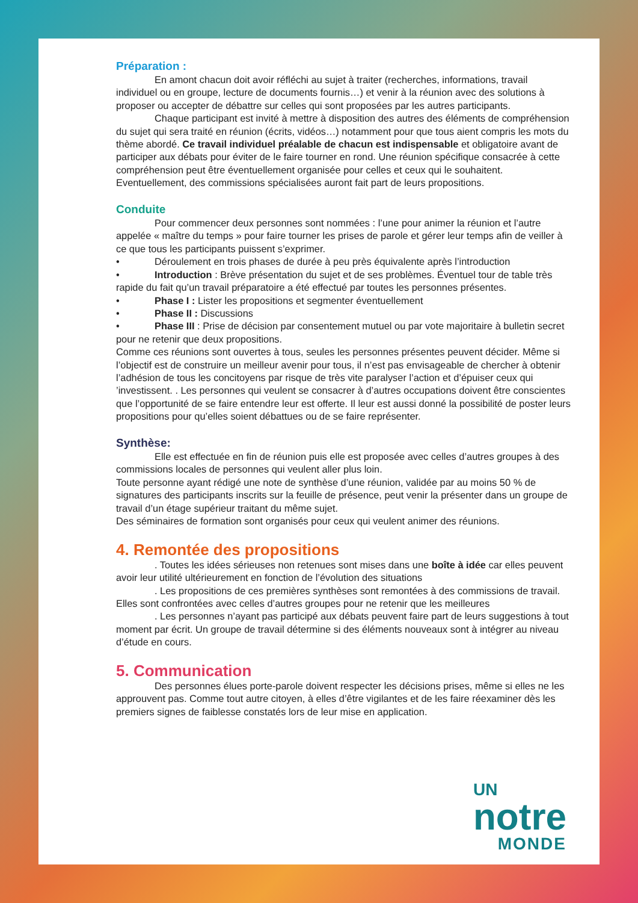Préparation :
En amont chacun doit avoir réfléchi au sujet à traiter (recherches, informations, travail individuel ou en groupe, lecture de documents fournis…) et venir à la réunion avec des solutions à proposer ou accepter de débattre sur celles qui sont proposées par les autres participants.
Chaque participant est invité à mettre à disposition des autres des éléments de compréhension du sujet qui sera traité en réunion (écrits, vidéos…) notamment pour que tous aient compris les mots du thème abordé. Ce travail individuel préalable de chacun est indispensable et obligatoire avant de participer aux débats pour éviter de le faire tourner en rond. Une réunion spécifique consacrée à cette compréhension peut être éventuellement organisée pour celles et ceux qui le souhaitent.
Eventuellement, des commissions spécialisées auront fait part de leurs propositions.
Conduite
Pour commencer deux personnes sont nommées : l’une pour animer la réunion et l’autre appelée « maître du temps » pour faire tourner les prises de parole et gérer leur temps afin de veiller à ce que tous les participants puissent s’exprimer.
• Déroulement en trois phases de durée à peu près équivalente après l’introduction
• Introduction : Brève présentation du sujet et de ses problèmes. Éventuel tour de table très rapide du fait qu’un travail préparatoire a été effectué par toutes les personnes présentes.
• Phase I : Lister les propositions et segmenter éventuellement
• Phase II : Discussions
• Phase III : Prise de décision par consentement mutuel ou par vote majoritaire à bulletin secret pour ne retenir que deux propositions.
Comme ces réunions sont ouvertes à tous, seules les personnes présentes peuvent décider. Même si l’objectif est de construire un meilleur avenir pour tous, il n’est pas envisageable de chercher à obtenir l’adhésion de tous les concitoyens par risque de très vite paralyser l’action et d’épuiser ceux qui ’investissent. . Les personnes qui veulent se consacrer à d’autres occupations doivent être conscientes que l’opportunité de se faire entendre leur est offerte. Il leur est aussi donné la possibilité de poster leurs propositions pour qu’elles soient débattues ou de se faire représenter.
Synthèse:
Elle est effectuée en fin de réunion puis elle est proposée avec celles d’autres groupes à des commissions locales de personnes qui veulent aller plus loin.
Toute personne ayant rédigé une note de synthèse d’une réunion, validée par au moins 50 % de signatures des participants inscrits sur la feuille de présence, peut venir la présenter dans un groupe de travail d’un étage supérieur traitant du même sujet.
Des séminaires de formation sont organisés pour ceux qui veulent animer des réunions.
4. Remontée des propositions
. Toutes les idées sérieuses non retenues sont mises dans une boîte à idée car elles peuvent avoir leur utilité ultérieurement en fonction de l’évolution des situations
. Les propositions de ces premières synthèses sont remontées à des commissions de travail. Elles sont confrontées avec celles d’autres groupes pour ne retenir que les meilleures
. Les personnes n’ayant pas participé aux débats peuvent faire part de leurs suggestions à tout moment par écrit. Un groupe de travail détermine si des éléments nouveaux sont à intégrer au niveau d’étude en cours.
5. Communication
Des personnes élues porte-parole doivent respecter les décisions prises, même si elles ne les approuvent pas. Comme tout autre citoyen, à elles d’être vigilantes et de les faire réexaminer dès les premiers signes de faiblesse constatés lors de leur mise en application.
UN
notre
MONDE